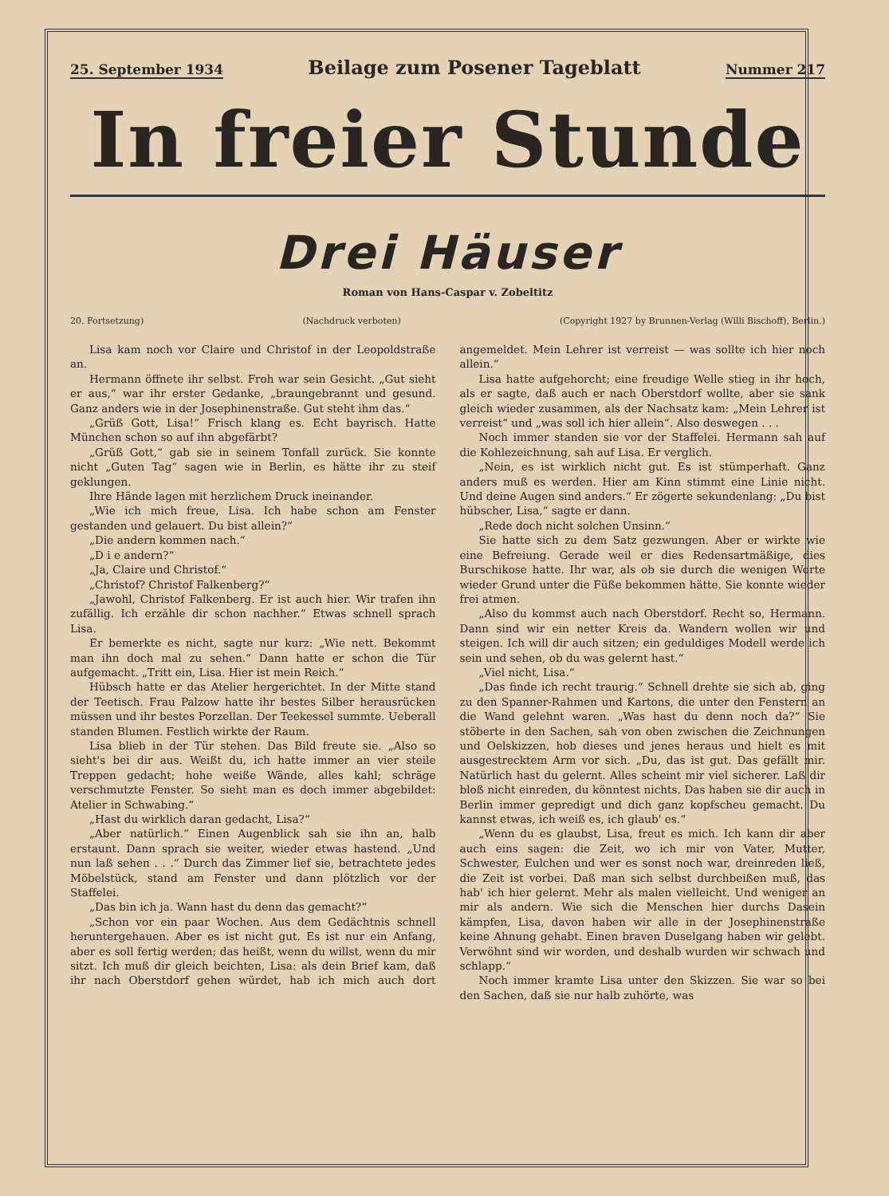25. September 1934 Beilage zum Posener Tageblatt Nummer 217
In freier Stunde
Drei Häuser
Roman von Hans-Caspar v. Zobeltitz
20. Fortsetzung) (Nachdruck verboten) (Copyright 1927 by Brunnen-Verlag (Willi Bischoff), Berlin.)
Lisa kam noch vor Claire und Christof in der Leopoldstraße an.
Hermann öffnete ihr selbst. Froh war sein Gesicht. „Gut sieht er aus,“ war ihr erster Gedanke, „braungebrannt und gesund. Ganz anders wie in der Josephinenstraße. Gut steht ihm das.“
„Grüß Gott, Lisa!“ Frisch klang es. Echt bayrisch. Hatte München schon so auf ihn abgefärbt?
„Grüß Gott,“ gab sie in seinem Tonfall zurück. Sie konnte nicht „Guten Tag“ sagen wie in Berlin, es hätte ihr zu steif geklungen.
Ihre Hände lagen mit herzlichem Druck ineinander.
„Wie ich mich freue, Lisa. Ich habe schon am Fenster gestanden und gelauert. Du bist allein?“
„Die andern kommen nach.“
„D i e andern?“
„Ja, Claire und Christof.“
„Christof? Christof Falkenberg?“
„Jawohl, Christof Falkenberg. Er ist auch hier. Wir trafen ihn zufällig. Ich erzähle dir schon nachher.“ Etwas schnell sprach Lisa.
Er bemerkte es nicht, sagte nur kurz: „Wie nett. Bekommt man ihn doch mal zu sehen.“ Dann hatte er schon die Tür aufgemacht. „Tritt ein, Lisa. Hier ist mein Reich.“
Hübsch hatte er das Atelier hergerichtet. In der Mitte stand der Teetisch. Frau Palzow hatte ihr bestes Silber herausrücken müssen und ihr bestes Porzellan. Der Teekessel summte. Ueberall standen Blumen. Festlich wirkte der Raum.
Lisa blieb in der Tür stehen. Das Bild freute sie. „Also so sieht's bei dir aus. Weißt du, ich hatte immer an vier steile Treppen gedacht; hohe weiße Wände, alles kahl; schräge verschmutzte Fenster. So sieht man es doch immer abgebildet: Atelier in Schwabing.“
„Hast du wirklich daran gedacht, Lisa?“
„Aber natürlich.“ Einen Augenblick sah sie ihn an, halb erstaunt. Dann sprach sie weiter, wieder etwas hastend. „Und nun laß sehen . . .“ Durch das Zimmer lief sie, betrachtete jedes Möbelstück, stand am Fenster und dann plötzlich vor der Staffelei.
„Das bin ich ja. Wann hast du denn das gemacht?“
„Schon vor ein paar Wochen. Aus dem Gedächtnis schnell heruntergehauen. Aber es ist nicht gut. Es ist nur ein Anfang, aber es soll fertig werden; das heißt, wenn du willst, wenn du mir sitzt. Ich muß dir gleich beichten, Lisa: als dein Brief kam, daß ihr nach Oberstdorf gehen würdet, hab ich mich auch dort angemeldet. Mein Lehrer ist verreist — was sollte ich hier noch allein.“
Lisa hatte aufgehorcht; eine freudige Welle stieg in ihr hoch, als er sagte, daß auch er nach Oberstdorf wollte, aber sie sank gleich wieder zusammen, als der Nachsatz kam: „Mein Lehrer ist verreist“ und „was soll ich hier allein“. Also deswegen . . .
Noch immer standen sie vor der Staffelei. Hermann sah auf die Kohlezeichnung, sah auf Lisa. Er verglich.
„Nein, es ist wirklich nicht gut. Es ist stümperhaft. Ganz anders muß es werden. Hier am Kinn stimmt eine Linie nicht. Und deine Augen sind anders.“ Er zögerte sekundenlang: „Du bist hübscher, Lisa,“ sagte er dann.
„Rede doch nicht solchen Unsinn.“
Sie hatte sich zu dem Satz gezwungen. Aber er wirkte wie eine Befreiung. Gerade weil er dies Redensartmäßige, dies Burschikose hatte. Ihr war, als ob sie durch die wenigen Worte wieder Grund unter die Füße bekommen hätte. Sie konnte wieder frei atmen.
„Also du kommst auch nach Oberstdorf. Recht so, Hermann. Dann sind wir ein netter Kreis da. Wandern wollen wir und steigen. Ich will dir auch sitzen; ein geduldiges Modell werde ich sein und sehen, ob du was gelernt hast.“
„Viel nicht, Lisa.“
„Das finde ich recht traurig.“ Schnell drehte sie sich ab, ging zu den Spanner-Rahmen und Kartons, die unter den Fenstern an die Wand gelehnt waren. „Was hast du denn noch da?“ Sie stöberte in den Sachen, sah von oben zwischen die Zeichnungen und Oelskizzen, hob dieses und jenes heraus und hielt es mit ausgestrecktem Arm vor sich. „Du, das ist gut. Das gefällt mir. Natürlich hast du gelernt. Alles scheint mir viel sicherer. Laß dir bloß nicht einreden, du könntest nichts. Das haben sie dir auch in Berlin immer gepredigt und dich ganz kopfscheu gemacht. Du kannst etwas, ich weiß es, ich glaub' es.“
„Wenn du es glaubst, Lisa, freut es mich. Ich kann dir aber auch eins sagen: die Zeit, wo ich mir von Vater, Mutter, Schwester, Eulchen und wer es sonst noch war, dreinreden ließ, die Zeit ist vorbei. Daß man sich selbst durchbeißen muß, das hab' ich hier gelernt. Mehr als malen vielleicht. Und weniger an mir als andern. Wie sich die Menschen hier durchs Dasein kämpfen, Lisa, davon haben wir alle in der Josephinenstraße keine Ahnung gehabt. Einen braven Duselgang haben wir gelebt. Verwöhnt sind wir worden, und deshalb wurden wir schwach und schlapp.“
Noch immer kramte Lisa unter den Skizzen. Sie war so bei den Sachen, daß sie nur halb zuhörte, was